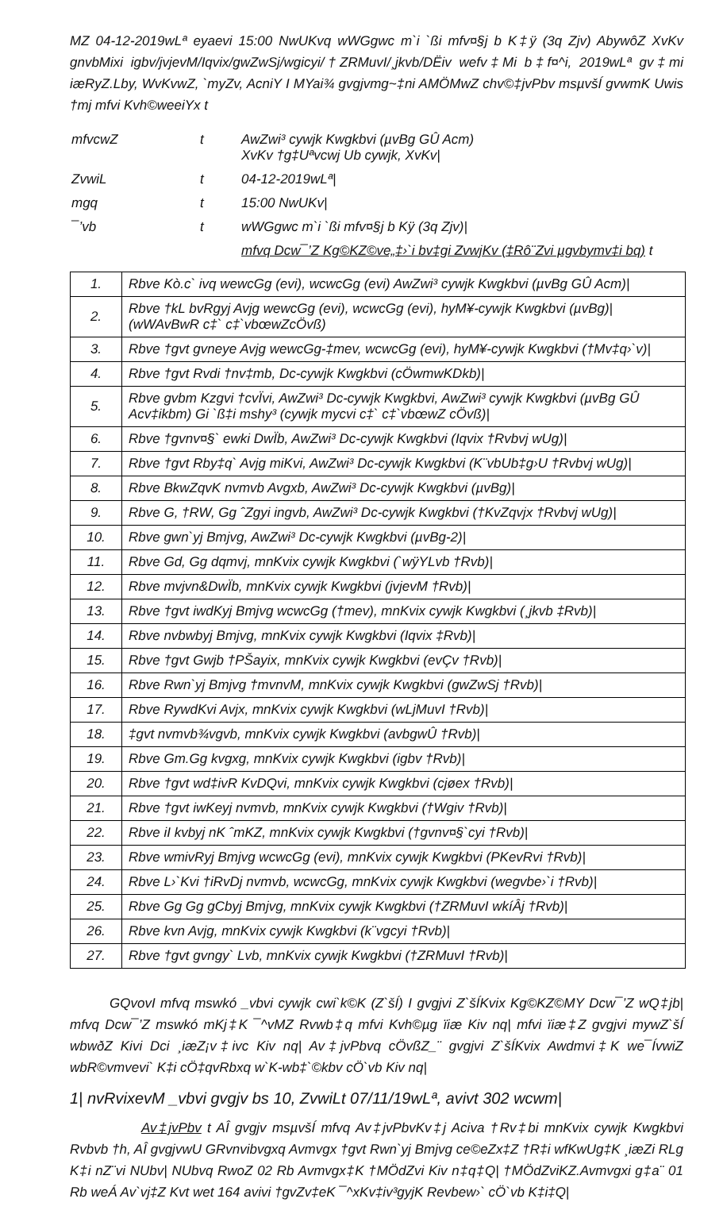MZ 04-12-2019wLª eyaevi 15:00 NwUKvq wWGgwc m`i `ßi mfv¤§j b K‡ÿ (3q Zjv) AbywôZ XvKv gnvbMixi igbv/jvjevM/Iqvix/gwZwSj/wgicyi/†ZRMuvI/¸jkvb/DËiv wefv‡Mi b‡f¤^i, 2019wLª gv‡mi iæRyZ.Lby, WvKvwZ, `myZv, AcniY I MYai¾ gvgjvmg~‡ni AMÖMwZ chv©‡jvPbv msµvšÍ gvwmK Uwis †mj mfvi Kvh©weeiYx t
| mfvcwZ | t | AwZwi³ cywjk Kwgkbvi (µvBg GÛ Acm) XvKv †g‡Uªvcwj Ub cywjk, XvKv/ |
| ZvwiL | t | 04-12-2019wLª/ |
| mgq | t | 15:00 NwUKv/ |
| ¯’vb | t | wWGgwc m`i `ßi mfv¤§j b Kÿ (3q Zjv)/ |
| | | mfvq Dcw¯’Z Kg©KZ©ve„‡›`i bv‡gi ZvwjKv (‡Rô¨Zvi µgvbymv‡i bq) t |
| 1. | Rbve Kò.c` ivq wewcGg (evi), wcwcGg (evi) AwZwi³ cywjk Kwgkbvi (µvBg GÛ Acm)/ |
| 2. | Rbve †kL bvRgyj Avjg wewcGg (evi), wcwcGg (evi), hyM¥-cywjk Kwgkbvi (µvBg)/ (wWAvBwR c‡` c‡`vbœwZcÖvß) |
| 3. | Rbve †gvt gvneye Avjg wewcGg-‡mev, wcwcGg (evi), hyM¥-cywjk Kwgkbvi (†Mv‡q›`v)/ |
| 4. | Rbve †gvt Rvdi †nv‡mb, Dc-cywjk Kwgkbvi (cÖwmwKDkb)/ |
| 5. | Rbve gvbm Kzgvi †cvÏvi, AwZwi³ Dc-cywjk Kwgkbvi, AwZwi³ cywjk Kwgkbvi (µvBg GÛ Acv‡ikbm) Gi `ß‡i mshy³ (cywjk mycvi c‡` c‡`vbœwZ cÖvß)/ |
| 6. | Rbve †gvnv¤§` ewki DwÏb, AwZwi³ Dc-cywjk Kwgkbvi (Iqvix †Rvbvj wUg)/ |
| 7. | Rbve †gvt Rby‡q` Avjg miKvi, AwZwi³ Dc-cywjk Kwgkbvi (K¨vbUb‡g›U †Rvbvj wUg)/ |
| 8. | Rbve BkwZqvK nvmvb Avgxb, AwZwi³ Dc-cywjk Kwgkbvi (µvBg)/ |
| 9. | Rbve G, †RW, Gg ˆZgyi ingvb, AwZwi³ Dc-cywjk Kwgkbvi (†KvZqvjx †Rvbvj wUg)/ |
| 10. | Rbve gwn`yj Bmjvg, AwZwi³ Dc-cywjk Kwgkbvi (µvBg-2)/ |
| 11. | Rbve Gd, Gg dqmvj, mnKvix cywjk Kwgkbvi (`wÿYLvb †Rvb)/ |
| 12. | Rbve mvjvn&DwÏb, mnKvix cywjk Kwgkbvi (jvjevM †Rvb)/ |
| 13. | Rbve †gvt iwdKyj Bmjvg wcwcGg (†mev), mnKvix cywjk Kwgkbvi (¸jkvb ‡Rvb)/ |
| 14. | Rbve nvbwbyj Bmjvg, mnKvix cywjk Kwgkbvi (Iqvix ‡Rvb)/ |
| 15. | Rbve †gvt Gwjb †PŠayix, mnKvix cywjk Kwgkbvi (evÇv †Rvb)/ |
| 16. | Rbve Rwn`yj Bmjvg †mvnvM, mnKvix cywjk Kwgkbvi (gwZwSj †Rvb)/ |
| 17. | Rbve RywdKvi Avjx, mnKvix cywjk Kwgkbvi (wLjMuvI †Rvb)/ |
| 18. | ‡gvt nvmvb¾vgvb, mnKvix cywjk Kwgkbvi (avbgwÛ †Rvb)/ |
| 19. | Rbve Gm.Gg kvgxg, mnKvix cywjk Kwgkbvi (igbv †Rvb)/ |
| 20. | Rbve †gvt wd‡ivR KvDQvi, mnKvix cywjk Kwgkbvi (cjøex †Rvb)/ |
| 21. | Rbve †gvt iwKeyj nvmvb, mnKvix cywjk Kwgkbvi (†Wgiv †Rvb)/ |
| 22. | Rbve iI kvbyj nK ˆmKZ, mnKvix cywjk Kwgkbvi (†gvnv¤§`cyi †Rvb)/ |
| 23. | Rbve wmivRyj Bmjvg wcwcGg (evi), mnKvix cywjk Kwgkbvi (PKevRvi †Rvb)/ |
| 24. | Rbve L›`Kvi †iRvDj nvmvb, wcwcGg, mnKvix cywjk Kwgkbvi (wegvbe›`i †Rvb)/ |
| 25. | Rbve Gg Gg gCbyj Bmjvg, mnKvix cywjk Kwgkbvi (†ZRMuvI wkíÂj †Rvb)/ |
| 26. | Rbve kvn Avjg, mnKvix cywjk Kwgkbvi (k¨vgcyi †Rvb)/ |
| 27. | Rbve †gvt gvngy` Lvb, mnKvix cywjk Kwgkbvi (†ZRMuvI †Rvb)/ |
GQvovI mfvq mswkó _vbvi cywjk cwi`k©K (Z`šÍ) I gvgjvi Z`šÍKvix Kg©KZ©MY Dcw¯’Z wQ‡jb| mfvq Dcw¯’Z mswkó mKj‡K ¯^vMZ Rvwb‡q mfvi Kvh©µg ïiæ Kiv nq| mfvi ïiæ‡Z gvgjvi mywZ`šÍ wbwðZ Kivi Dci ¸iæZ¡v‡ivc Kiv nq| Av‡jvPbvq cÖvßZ_¨ gvgjvi Z`šÍKvix Awdmvi‡K we¯ÍvwiZ wbR©vmvevi` K‡i cÖ‡qvRbxq w`K-wb‡`©kbv cÖ`vb Kiv nq|
1| nvRvixevM _vbvi gvgjv bs 10, ZvwiLt 07/11/19wLª, avivt 302 wcwm|
Av‡jvPbv t AÎ gvgjv msµvšÍ mfvq Av‡jvPbvKv‡j Aciva †Rv‡bi mnKvix cywjk Kwgkbvi Rvbvb †h, AÎ gvgjvwU GRvnvibvgxq Avmvgx †gvt Rwn`yj Bmjvg ce©eZx‡Z †R‡i wfKwUg‡K ¸iæZi RLg K‡i nZ¨vi NUbv| NUbvq RwoZ 02 Rb Avmvgx‡K †MÖdZvi Kiv n‡q‡Q| †MÖdZviKZ.Avmvgxi g‡a¨ 01 Rb weÁ Av`vj‡Z Kvt wet 164 avivi †gvZv‡eK ¯^xKv‡iv³gyjK Revbew›` cÖ`vb K‡i‡Q|